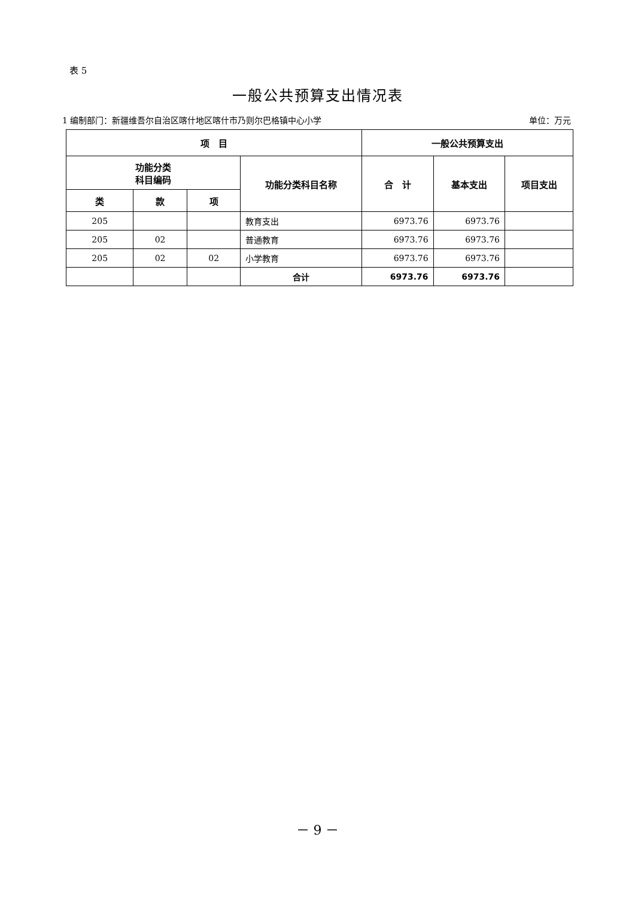表 5
一般公共预算支出情况表
1 编制部门：新疆维吾尔自治区喀什地区喀什市乃则尔巴格镇中心小学 单位：万元
| 项 目 | | | | 一般公共预算支出 | | |
| --- | --- | --- | --- | --- | --- | --- |
| 功能分类 科目编码 | | | 功能分类科目名称 | 合 计 | 基本支出 | 项目支出 |
| 类 | 款 | 项 | | | | |
| 205 | | | 教育支出 | 6973.76 | 6973.76 | |
| 205 | 02 | | 普通教育 | 6973.76 | 6973.76 | |
| 205 | 02 | 02 | 小学教育 | 6973.76 | 6973.76 | |
| | | | 合计 | 6973.76 | 6973.76 | |
－ 9 －